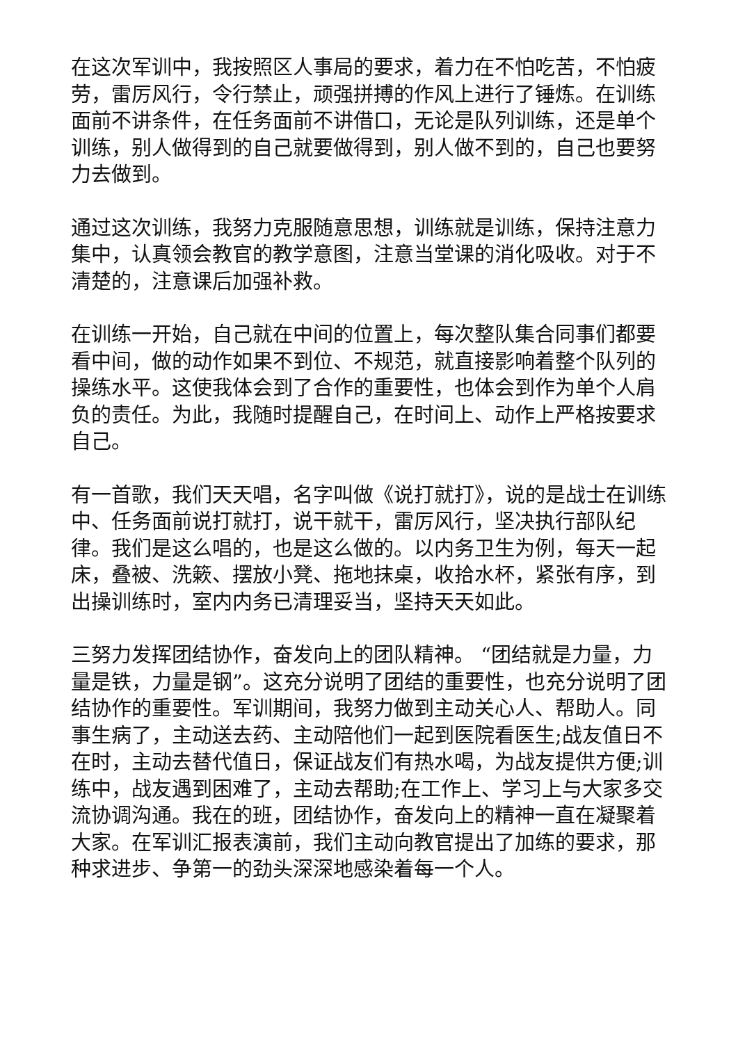在这次军训中，我按照区人事局的要求，着力在不怕吃苦，不怕疲劳，雷厉风行，令行禁止，顽强拼搏的作风上进行了锤炼。在训练面前不讲条件，在任务面前不讲借口，无论是队列训练，还是单个训练，别人做得到的自己就要做得到，别人做不到的，自己也要努力去做到。
通过这次训练，我努力克服随意思想，训练就是训练，保持注意力集中，认真领会教官的教学意图，注意当堂课的消化吸收。对于不清楚的，注意课后加强补救。
在训练一开始，自己就在中间的位置上，每次整队集合同事们都要看中间，做的动作如果不到位、不规范，就直接影响着整个队列的操练水平。这使我体会到了合作的重要性，也体会到作为单个人肩负的责任。为此，我随时提醒自己，在时间上、动作上严格按要求自己。
有一首歌，我们天天唱，名字叫做《说打就打》，说的是战士在训练中、任务面前说打就打，说干就干，雷厉风行，坚决执行部队纪律。我们是这么唱的，也是这么做的。以内务卫生为例，每天一起床，叠被、洗簌、摆放小凳、拖地抹桌，收拾水杯，紧张有序，到出操训练时，室内内务已清理妥当，坚持天天如此。
三努力发挥团结协作，奋发向上的团队精神。 “团结就是力量，力量是铁，力量是钢”。这充分说明了团结的重要性，也充分说明了团结协作的重要性。军训期间，我努力做到主动关心人、帮助人。同事生病了，主动送去药、主动陪他们一起到医院看医生;战友值日不在时，主动去替代值日，保证战友们有热水喝，为战友提供方便;训练中，战友遇到困难了，主动去帮助;在工作上、学习上与大家多交流协调沟通。我在的班，团结协作，奋发向上的精神一直在凝聚着大家。在军训汇报表演前，我们主动向教官提出了加练的要求，那种求进步、争第一的劲头深深地感染着每一个人。